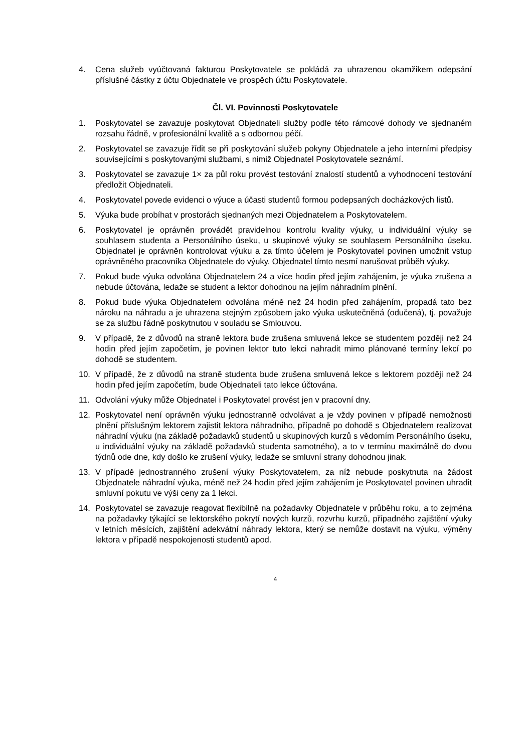4. Cena služeb vyúčtovaná fakturou Poskytovatele se pokládá za uhrazenou okamžikem odepsání příslušné částky z účtu Objednatele ve prospěch účtu Poskytovatele.
Čl. VI. Povinnosti Poskytovatele
1. Poskytovatel se zavazuje poskytovat Objednateli služby podle této rámcové dohody ve sjednaném rozsahu řádně, v profesionální kvalitě a s odbornou péčí.
2. Poskytovatel se zavazuje řídit se při poskytování služeb pokyny Objednatele a jeho interními předpisy souvisejícími s poskytovanými službami, s nimiž Objednatel Poskytovatele seznámí.
3. Poskytovatel se zavazuje 1× za půl roku provést testování znalostí studentů a vyhodnocení testování předložit Objednateli.
4. Poskytovatel povede evidenci o výuce a účasti studentů formou podepsaných docházkových listů.
5. Výuka bude probíhat v prostorách sjednaných mezi Objednatelem a Poskytovatelem.
6. Poskytovatel je oprávněn provádět pravidelnou kontrolu kvality výuky, u individuální výuky se souhlasem studenta a Personálního úseku, u skupinové výuky se souhlasem Personálního úseku. Objednatel je oprávněn kontrolovat výuku a za tímto účelem je Poskytovatel povinen umožnit vstup oprávněného pracovníka Objednatele do výuky. Objednatel tímto nesmí narušovat průběh výuky.
7. Pokud bude výuka odvolána Objednatelem 24 a více hodin před jejím zahájením, je výuka zrušena a nebude účtována, ledaže se student a lektor dohodnou na jejím náhradním plnění.
8. Pokud bude výuka Objednatelem odvolána méně než 24 hodin před zahájením, propadá tato bez nároku na náhradu a je uhrazena stejným způsobem jako výuka uskutečněná (odučená), tj. považuje se za službu řádně poskytnutou v souladu se Smlouvou.
9. V případě, že z důvodů na straně lektora bude zrušena smluvená lekce se studentem později než 24 hodin před jejím započetím, je povinen lektor tuto lekci nahradit mimo plánované termíny lekcí po dohodě se studentem.
10. V případě, že z důvodů na straně studenta bude zrušena smluvená lekce s lektorem později než 24 hodin před jejím započetím, bude Objednateli tato lekce účtována.
11. Odvolání výuky může Objednatel i Poskytovatel provést jen v pracovní dny.
12. Poskytovatel není oprávněn výuku jednostranně odvolávat a je vždy povinen v případě nemožnosti plnění příslušným lektorem zajistit lektora náhradního, případně po dohodě s Objednatelem realizovat náhradní výuku (na základě požadavků studentů u skupinových kurzů s vědomím Personálního úseku, u individuální výuky na základě požadavků studenta samotného), a to v termínu maximálně do dvou týdnů ode dne, kdy došlo ke zrušení výuky, ledaže se smluvní strany dohodnou jinak.
13. V případě jednostranného zrušení výuky Poskytovatelem, za níž nebude poskytnuta na žádost Objednatele náhradní výuka, méně než 24 hodin před jejím zahájením je Poskytovatel povinen uhradit smluvní pokutu ve výši ceny za 1 lekci.
14. Poskytovatel se zavazuje reagovat flexibilně na požadavky Objednatele v průběhu roku, a to zejména na požadavky týkající se lektorského pokrytí nových kurzů, rozvrhu kurzů, případného zajištění výuky v letních měsících, zajištění adekvátní náhrady lektora, který se nemůže dostavit na výuku, výměny lektora v případě nespokojenosti studentů apod.
4